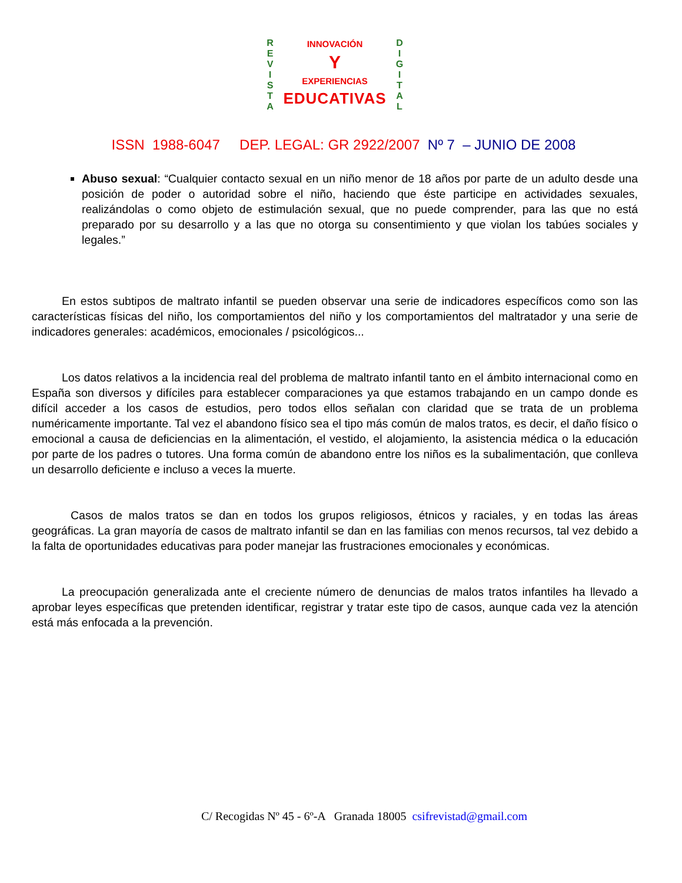R
E
V
I
S
T
A
D
I
G
I
T
A
L
INNOVACIÓN
Y
EXPERIENCIAS
EDUCATIVAS
ISSN 1988-6047 DEP. LEGAL: GR 2922/2007 Nº 7 – JUNIO DE 2008
Abuso sexual: “Cualquier contacto sexual en un niño menor de 18 años por parte de un adulto desde una posición de poder o autoridad sobre el niño, haciendo que éste participe en actividades sexuales, realizándolas o como objeto de estimulación sexual, que no puede comprender, para las que no está preparado por su desarrollo y a las que no otorga su consentimiento y que violan los tabúes sociales y legales.”
En estos subtipos de maltrato infantil se pueden observar una serie de indicadores específicos como son las características físicas del niño, los comportamientos del niño y los comportamientos del maltratador y una serie de indicadores generales: académicos, emocionales / psicológicos...
Los datos relativos a la incidencia real del problema de maltrato infantil tanto en el ámbito internacional como en España son diversos y difíciles para establecer comparaciones ya que estamos trabajando en un campo donde es difícil acceder a los casos de estudios, pero todos ellos señalan con claridad que se trata de un problema numéricamente importante. Tal vez el abandono físico sea el tipo más común de malos tratos, es decir, el daño físico o emocional a causa de deficiencias en la alimentación, el vestido, el alojamiento, la asistencia médica o la educación por parte de los padres o tutores. Una forma común de abandono entre los niños es la subalimentación, que conlleva un desarrollo deficiente e incluso a veces la muerte.
Casos de malos tratos se dan en todos los grupos religiosos, étnicos y raciales, y en todas las áreas geográficas. La gran mayoría de casos de maltrato infantil se dan en las familias con menos recursos, tal vez debido a la falta de oportunidades educativas para poder manejar las frustraciones emocionales y económicas.
La preocupación generalizada ante el creciente número de denuncias de malos tratos infantiles ha llevado a aprobar leyes específicas que pretenden identificar, registrar y tratar este tipo de casos, aunque cada vez la atención está más enfocada a la prevención.
C/ Recogidas Nº 45 - 6º-A Granada 18005 csifrevistad@gmail.com